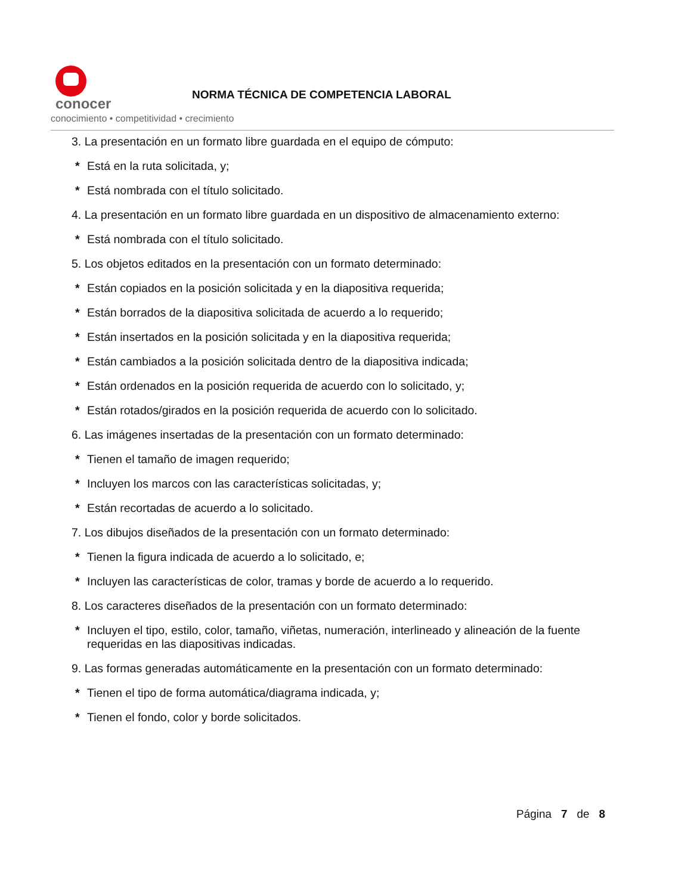conocer
conocimiento • competitividad • crecimiento
NORMA TÉCNICA DE COMPETENCIA LABORAL
3. La presentación en un formato libre guardada en el equipo de cómputo:
* Está en la ruta solicitada, y;
* Está nombrada con el título solicitado.
4. La presentación en un formato libre guardada en un dispositivo de almacenamiento externo:
* Está nombrada con el título solicitado.
5. Los objetos editados en la presentación con un formato determinado:
* Están copiados en la posición solicitada y en la diapositiva requerida;
* Están borrados de la diapositiva solicitada de acuerdo a lo requerido;
* Están insertados en la posición solicitada y en la diapositiva requerida;
* Están cambiados a la posición solicitada dentro de la diapositiva indicada;
* Están ordenados en la posición requerida de acuerdo con lo solicitado, y;
* Están rotados/girados en la posición requerida de acuerdo con lo solicitado.
6. Las imágenes insertadas de la presentación con un formato determinado:
* Tienen el tamaño de imagen requerido;
* Incluyen los marcos con las características solicitadas, y;
* Están recortadas de acuerdo a lo solicitado.
7. Los dibujos diseñados de la presentación con un formato determinado:
* Tienen la figura indicada de acuerdo a lo solicitado, e;
* Incluyen las características de color, tramas y borde de acuerdo a lo requerido.
8. Los caracteres diseñados de la presentación con un formato determinado:
* Incluyen el tipo, estilo, color, tamaño, viñetas, numeración, interlineado y alineación de la fuente requeridas en las diapositivas indicadas.
9. Las formas generadas automáticamente en la presentación con un formato determinado:
* Tienen el tipo de forma automática/diagrama indicada, y;
* Tienen el fondo, color y borde solicitados.
Página 7 de 8